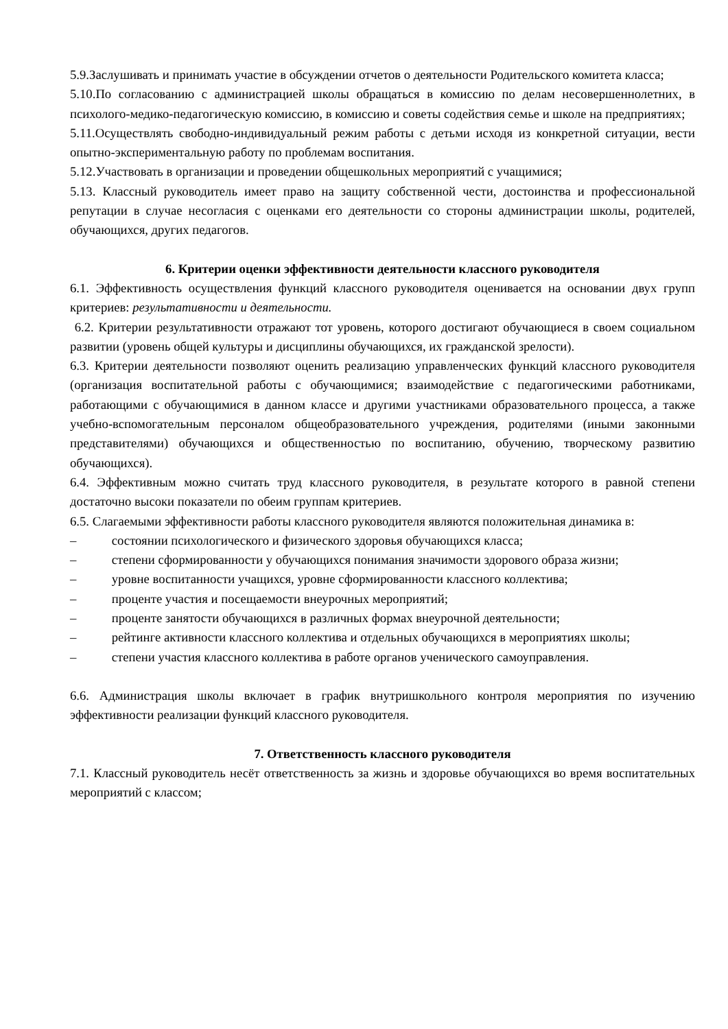5.9.Заслушивать и принимать участие в обсуждении отчетов о деятельности Родительского комитета класса;
5.10.По согласованию с администрацией школы обращаться в комиссию по делам несовершеннолетних, в психолого-медико-педагогическую комиссию, в комиссию и советы содействия семье и школе на предприятиях;
5.11.Осуществлять свободно-индивидуальный режим работы с детьми исходя из конкретной ситуации, вести опытно-экспериментальную работу по проблемам воспитания.
5.12.Участвовать в организации и проведении общешкольных мероприятий с учащимися;
5.13. Классный руководитель имеет право на защиту собственной чести, достоинства и профессиональной репутации в случае несогласия с оценками его деятельности со стороны администрации школы, родителей, обучающихся, других педагогов.
6. Критерии оценки эффективности деятельности классного руководителя
6.1. Эффективность осуществления функций классного руководителя оценивается на основании двух групп критериев: результативности и деятельности.
6.2. Критерии результативности отражают тот уровень, которого достигают обучающиеся в своем социальном развитии (уровень общей культуры и дисциплины обучающихся, их гражданской зрелости).
6.3. Критерии деятельности позволяют оценить реализацию управленческих функций классного руководителя (организация воспитательной работы с обучающимися; взаимодействие с педагогическими работниками, работающими с обучающимися в данном классе и другими участниками образовательного процесса, а также учебно-вспомогательным персоналом общеобразовательного учреждения, родителями (иными законными представителями) обучающихся и общественностью по воспитанию, обучению, творческому развитию обучающихся).
6.4. Эффективным можно считать труд классного руководителя, в результате которого в равной степени достаточно высоки показатели по обеим группам критериев.
6.5. Слагаемыми эффективности работы классного руководителя являются положительная динамика в:
– состоянии психологического и физического здоровья обучающихся класса;
– степени сформированности у обучающихся понимания значимости здорового образа жизни;
– уровне воспитанности учащихся, уровне сформированности классного коллектива;
– проценте участия и посещаемости внеурочных мероприятий;
– проценте занятости обучающихся в различных формах внеурочной деятельности;
– рейтинге активности классного коллектива и отдельных обучающихся в мероприятиях школы;
– степени участия классного коллектива в работе органов ученического самоуправления.
6.6. Администрация школы включает в график внутришкольного контроля мероприятия по изучению эффективности реализации функций классного руководителя.
7. Ответственность классного руководителя
7.1. Классный руководитель несёт ответственность за жизнь и здоровье обучающихся во время воспитательных мероприятий с классом;